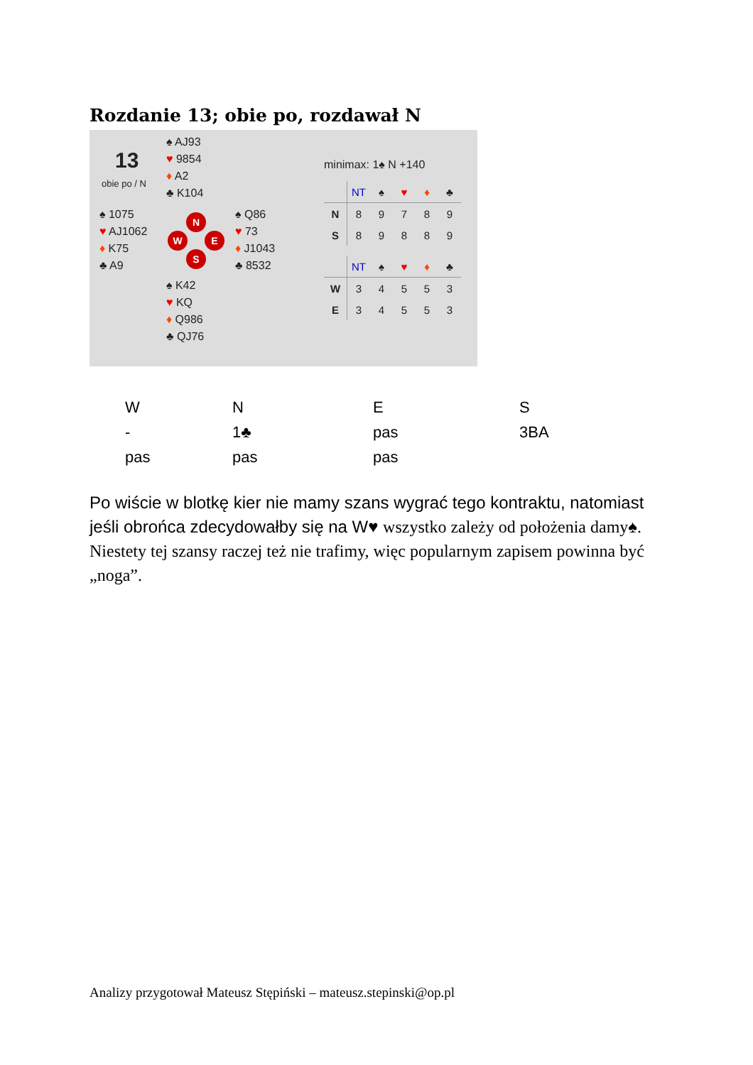Rozdanie 13; obie po, rozdawał N
13
obie po / N
♠ AJ93
♥ 9854
♦ A2
♣ K104
♠ 1075
♥ AJ1062
♦ K75
♣ A9
♠ Q86
♥ 73
♦ J1043
♣ 8532
♠ K42
♥ KQ
♦ Q986
♣ QJ76
N
W E
S
minimax: 1♠ N +140
| | NT | ♠ | ♥ | ♦ | ♣ |
| N | 8 | 9 | 7 | 8 | 9 |
| S | 8 | 9 | 8 | 8 | 9 |
| | NT | ♠ | ♥ | ♦ | ♣ |
| W | 3 | 4 | 5 | 5 | 3 |
| E | 3 | 4 | 5 | 5 | 3 |
| W | N | E | S |
| - | 1♣ | pas | 3BA |
| pas | pas | pas | |
Po wiście w blotkę kier nie mamy szans wygrać tego kontraktu, natomiast jeśli obrońca zdecydowałby się na W♥ wszystko zależy od położenia damy♠. Niestety tej szansy raczej też nie trafimy, więc popularnym zapisem powinna być „noga”.
Analizy przygotował Mateusz Stępiński – mateusz.stepinski@op.pl